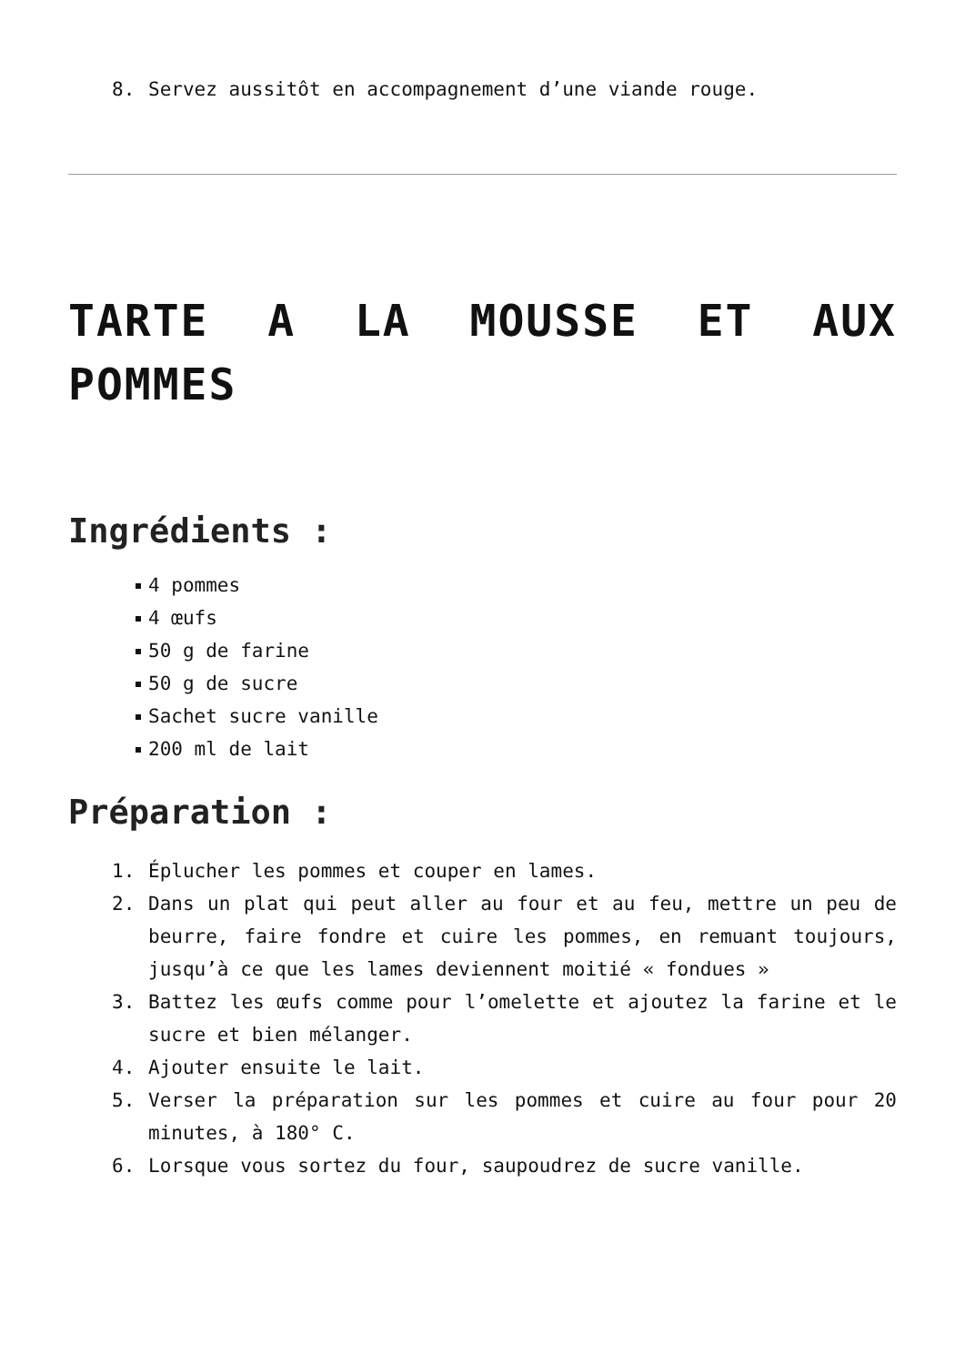8. Servez aussitôt en accompagnement d’une viande rouge.
TARTE A LA MOUSSE ET AUX POMMES
Ingrédients :
4 pommes
4 œufs
50 g de farine
50 g de sucre
Sachet sucre vanille
200 ml de lait
Préparation :
1. Éplucher les pommes et couper en lames.
2. Dans un plat qui peut aller au four et au feu, mettre un peu de beurre, faire fondre et cuire les pommes, en remuant toujours, jusqu’à ce que les lames deviennent moitié « fondues »
3. Battez les œufs comme pour l’omelette et ajoutez la farine et le sucre et bien mélanger.
4. Ajouter ensuite le lait.
5. Verser la préparation sur les pommes et cuire au four pour 20 minutes, à 180° C.
6. Lorsque vous sortez du four, saupoudrez de sucre vanille.